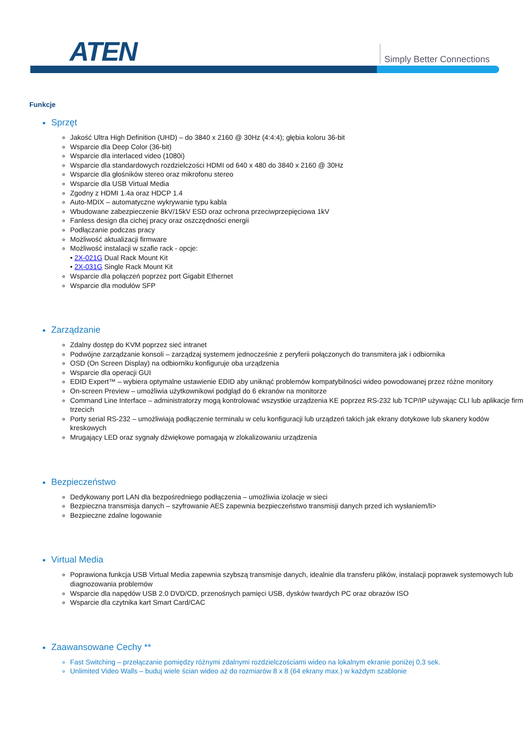ATEN Simply Better Connections
Funkcje
Sprzęt
Jakość Ultra High Definition (UHD) – do 3840 x 2160 @ 30Hz (4:4:4); głębia koloru 36-bit
Wsparcie dla Deep Color (36-bit)
Wsparcie dla interlaced video (1080i)
Wsparcie dla standardowych rozdzielczości HDMI od 640 x 480 do 3840 x 2160 @ 30Hz
Wsparcie dla głośników stereo oraz mikrofonu stereo
Wsparcie dla USB Virtual Media
Zgodny z HDMI 1.4a oraz HDCP 1.4
Auto-MDIX – automatyczne wykrywanie typu kabla
Wbudowane zabezpieczenie 8kV/15kV ESD oraz ochrona przeciwprzepięciowa 1kV
Fanless design dla cichej pracy oraz oszczędności energii
Podłączanie podczas pracy
Możliwość aktualizacji firmware
Możliwość instalacji w szafie rack - opcje:
• 2X-021G Dual Rack Mount Kit
• 2X-031G Single Rack Mount Kit
Wsparcie dla połączeń poprzez port Gigabit Ethernet
Wsparcie dla modułów SFP
Zarządzanie
Zdalny dostęp do KVM poprzez sieć intranet
Podwójne zarządzanie konsoli – zarządzaj systemem jednocześnie z peryferii połączonych do transmitera jak i odbiornika
OSD (On Screen Display) na odbiorniku konfiguruje oba urządzenia
Wsparcie dla operacji GUI
EDID Expert™ – wybiera optymalne ustawienie EDID aby uniknąć problemów kompatybilności wideo powodowanej przez różne monitory
On-screen Preview – umożliwia użytkownikowi podgląd do 6 ekranów na monitorze
Command Line Interface – administratorzy mogą kontrolować wszystkie urządzenia KE poprzez RS-232 lub TCP/IP używając CLI lub aplikacje firm trzecich
Porty serial RS-232 – umożliwiają podłączenie terminalu w celu konfiguracji lub urządzeń takich jak ekrany dotykowe lub skanery kodów kreskowych
Mrugający LED oraz sygnały dźwiękowe pomagają w zlokalizowaniu urządzenia
Bezpieczeństwo
Dedykowany port LAN dla bezpośredniego podłączenia – umożliwia izolacje w sieci
Bezpieczna transmisja danych – szyfrowanie AES zapewnia bezpieczeństwo transmisji danych przed ich wysłaniem/li>
Bezpieczne zdalne logowanie
Virtual Media
Poprawiona funkcja USB Virtual Media zapewnia szybszą transmisje danych, idealnie dla transferu plików, instalacji poprawek systemowych lub diagnozowania problemów
Wsparcie dla napędów USB 2.0 DVD/CD, przenośnych pamięci USB, dysków twardych PC oraz obrazów ISO
Wsparcie dla czytnika kart Smart Card/CAC
Zaawansowane Cechy **
Fast Switching – przełączanie pomiędzy różnymi zdalnymi rozdzielczościami wideo na lokalnym ekranie poniżej 0,3 sek.
Unlimited Video Walls – buduj wiele ścian wideo aż do rozmiarów 8 x 8 (64 ekrany max.) w każdym szablonie